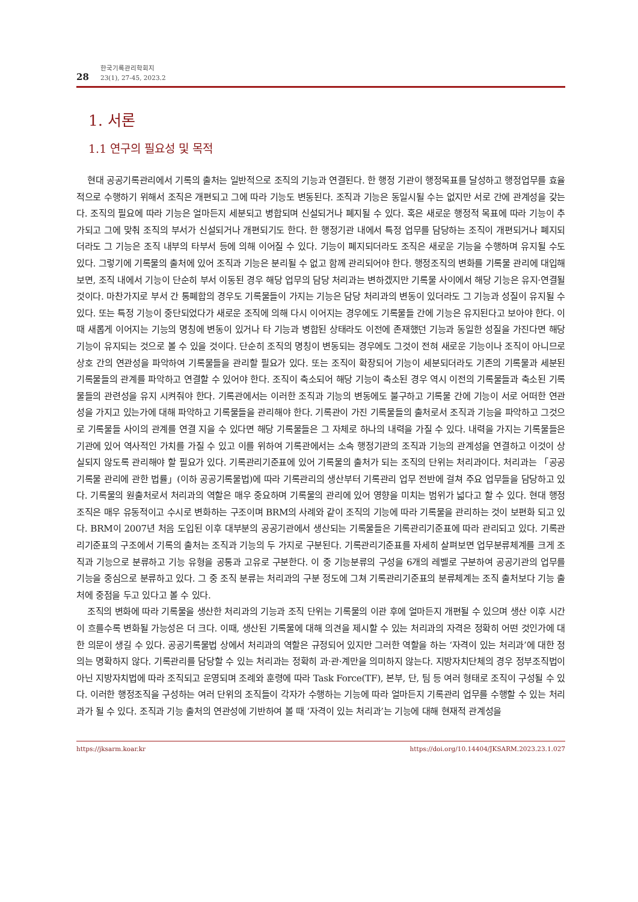28
한국기록관리학회지
23(1), 27-45, 2023.2
1. 서론
1.1 연구의 필요성 및 목적
현대 공공기록관리에서 기록의 출처는 일반적으로 조직의 기능과 연결된다. 한 행정 기관이 행정목표를 달성하고 행정업무를 효율적으로 수행하기 위해서 조직은 개편되고 그에 따라 기능도 변동된다. 조직과 기능은 동일시될 수는 없지만 서로 간에 관계성을 갖는다. 조직의 필요에 따라 기능은 얼마든지 세분되고 병합되며 신설되거나 폐지될 수 있다. 혹은 새로운 행정적 목표에 따라 기능이 추가되고 그에 맞춰 조직의 부서가 신설되거나 개편되기도 한다. 한 행정기관 내에서 특정 업무를 담당하는 조직이 개편되거나 폐지되더라도 그 기능은 조직 내부의 타부서 등에 의해 이어질 수 있다. 기능이 폐지되더라도 조직은 새로운 기능을 수행하며 유지될 수도 있다. 그렇기에 기록물의 출처에 있어 조직과 기능은 분리될 수 없고 함께 관리되어야 한다. 행정조직의 변화를 기록물 관리에 대입해 보면, 조직 내에서 기능이 단순히 부서 이동된 경우 해당 업무의 담당 처리과는 변하겠지만 기록물 사이에서 해당 기능은 유지·연결될 것이다. 마찬가지로 부서 간 통폐합의 경우도 기록물들이 가지는 기능은 담당 처리과의 변동이 있더라도 그 기능과 성질이 유지될 수 있다. 또는 특정 기능이 중단되었다가 새로운 조직에 의해 다시 이어지는 경우에도 기록물들 간에 기능은 유지된다고 보아야 한다. 이때 새롭게 이어지는 기능의 명칭에 변동이 있거나 타 기능과 병합된 상태라도 이전에 존재했던 기능과 동일한 성질을 가진다면 해당 기능이 유지되는 것으로 볼 수 있을 것이다. 단순히 조직의 명칭이 변동되는 경우에도 그것이 전혀 새로운 기능이나 조직이 아니므로 상호 간의 연관성을 파악하여 기록물들을 관리할 필요가 있다. 또는 조직이 확장되어 기능이 세분되더라도 기존의 기록물과 세분된 기록물들의 관계를 파악하고 연결할 수 있어야 한다. 조직이 축소되어 해당 기능이 축소된 경우 역시 이전의 기록물들과 축소된 기록물들의 관련성을 유지 시켜줘야 한다. 기록관에서는 이러한 조직과 기능의 변동에도 불구하고 기록물 간에 기능이 서로 어떠한 연관성을 가지고 있는가에 대해 파악하고 기록물들을 관리해야 한다. 기록관이 가진 기록물들의 출처로서 조직과 기능을 파악하고 그것으로 기록물들 사이의 관계를 연결 지을 수 있다면 해당 기록물들은 그 자체로 하나의 내력을 가질 수 있다. 내력을 가지는 기록물들은 기관에 있어 역사적인 가치를 가질 수 있고 이를 위하여 기록관에서는 소속 행정기관의 조직과 기능의 관계성을 연결하고 이것이 상실되지 않도록 관리해야 할 필요가 있다. 기록관리기준표에 있어 기록물의 출처가 되는 조직의 단위는 처리과이다. 처리과는 「공공기록물 관리에 관한 법률」(이하 공공기록물법)에 따라 기록관리의 생산부터 기록관리 업무 전반에 걸쳐 주요 업무들을 담당하고 있다. 기록물의 원출처로서 처리과의 역할은 매우 중요하며 기록물의 관리에 있어 영향을 미치는 범위가 넓다고 할 수 있다. 현대 행정조직은 매우 유동적이고 수시로 변화하는 구조이며 BRM의 사례와 같이 조직의 기능에 따라 기록물을 관리하는 것이 보편화 되고 있다. BRM이 2007년 처음 도입된 이후 대부분의 공공기관에서 생산되는 기록물들은 기록관리기준표에 따라 관리되고 있다. 기록관리기준표의 구조에서 기록의 출처는 조직과 기능의 두 가지로 구분된다. 기록관리기준표를 자세히 살펴보면 업무분류체계를 크게 조직과 기능으로 분류하고 기능 유형을 공통과 고유로 구분한다. 이 중 기능분류의 구성을 6개의 레벨로 구분하여 공공기관의 업무를 기능을 중심으로 분류하고 있다. 그 중 조직 분류는 처리과의 구분 정도에 그쳐 기록관리기준표의 분류체계는 조직 출처보다 기능 출처에 중점을 두고 있다고 볼 수 있다.
조직의 변화에 따라 기록물을 생산한 처리과의 기능과 조직 단위는 기록물의 이관 후에 얼마든지 개편될 수 있으며 생산 이후 시간이 흐를수록 변화될 가능성은 더 크다. 이때, 생산된 기록물에 대해 의견을 제시할 수 있는 처리과의 자격은 정확히 어떤 것인가에 대한 의문이 생길 수 있다. 공공기록물법 상에서 처리과의 역할은 규정되어 있지만 그러한 역할을 하는 ‘자격이 있는 처리과’에 대한 정의는 명확하지 않다. 기록관리를 담당할 수 있는 처리과는 정확히 과·관·계만을 의미하지 않는다. 지방자치단체의 경우 정부조직법이 아닌 지방자치법에 따라 조직되고 운영되며 조례와 훈령에 따라 Task Force(TF), 본부, 단, 팀 등 여러 형태로 조직이 구성될 수 있다. 이러한 행정조직을 구성하는 여러 단위의 조직들이 각자가 수행하는 기능에 따라 얼마든지 기록관리 업무를 수행할 수 있는 처리과가 될 수 있다. 조직과 기능 출처의 연관성에 기반하여 볼 때 ‘자격이 있는 처리과’는 기능에 대해 현재적 관계성을
https://jksarm.koar.kr https://doi.org/10.14404/JKSARM.2023.23.1.027